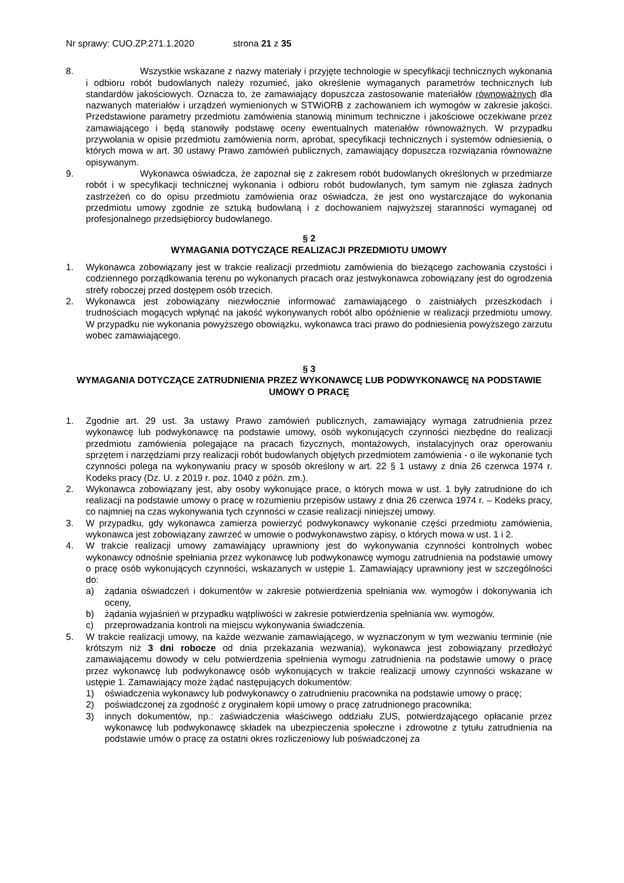Nr sprawy: CUO.ZP.271.1.2020 strona 21 z 35
8. Wszystkie wskazane z nazwy materiały i przyjęte technologie w specyfikacji technicznych wykonania i odbioru robót budowlanych należy rozumieć, jako określenie wymaganych parametrów technicznych lub standardów jakościowych. Oznacza to, że zamawiający dopuszcza zastosowanie materiałów równoważnych dla nazwanych materiałów i urządzeń wymienionych w STWiORB z zachowaniem ich wymogów w zakresie jakości. Przedstawione parametry przedmiotu zamówienia stanowią minimum techniczne i jakościowe oczekiwane przez zamawiającego i będą stanowiły podstawę oceny ewentualnych materiałów równoważnych. W przypadku przywołania w opisie przedmiotu zamówienia norm, aprobat, specyfikacji technicznych i systemów odniesienia, o których mowa w art. 30 ustawy Prawo zamówień publicznych, zamawiający dopuszcza rozwiązania równoważne opisywanym.
9. Wykonawca oświadcza, że zapoznał się z zakresem robót budowlanych określonych w przedmiarze robót i w specyfikacji technicznej wykonania i odbioru robót budowlanych, tym samym nie zgłasza żadnych zastrzeżeń co do opisu przedmiotu zamówienia oraz oświadcza, że jest ono wystarczające do wykonania przedmiotu umowy zgodnie ze sztuką budowlaną i z dochowaniem najwyższej staranności wymaganej od profesjonalnego przedsiębiorcy budowlanego.
§ 2
WYMAGANIA DOTYCZĄCE REALIZACJI PRZEDMIOTU UMOWY
1. Wykonawca zobowiązany jest w trakcie realizacji przedmiotu zamówienia do bieżącego zachowania czystości i codziennego porządkowania terenu po wykonanych pracach oraz jestwykonawca zobowiązany jest do ogrodzenia strefy roboczej przed dostępem osób trzecich.
2. Wykonawca jest zobowiązany niezwłocznie informować zamawiającego o zaistniałych przeszkodach i trudnościach mogących wpłynąć na jakość wykonywanych robót albo opóźnienie w realizacji przedmiotu umowy. W przypadku nie wykonania powyższego obowiązku, wykonawca traci prawo do podniesienia powyższego zarzutu wobec zamawiającego.
§ 3
WYMAGANIA DOTYCZĄCE ZATRUDNIENIA PRZEZ WYKONAWCĘ LUB PODWYKONAWCĘ NA PODSTAWIE UMOWY O PRACĘ
1. Zgodnie art. 29 ust. 3a ustawy Prawo zamówień publicznych, zamawiający wymaga zatrudnienia przez wykonawcę lub podwykonawcę na podstawie umowy, osób wykonujących czynności niezbędne do realizacji przedmiotu zamówienia polegające na pracach fizycznych, montażowych, instalacyjnych oraz operowaniu sprzętem i narzędziami przy realizacji robót budowlanych objętych przedmiotem zamówienia - o ile wykonanie tych czynności polega na wykonywaniu pracy w sposób określony w art. 22 § 1 ustawy z dnia 26 czerwca 1974 r. Kodeks pracy (Dz. U. z 2019 r. poz. 1040 z późn. zm.).
2. Wykonawca zobowiązany jest, aby osoby wykonujące prace, o których mowa w ust. 1 były zatrudnione do ich realizacji na podstawie umowy o pracę w rozumieniu przepisów ustawy z dnia 26 czerwca 1974 r. – Kodeks pracy, co najmniej na czas wykonywania tych czynności w czasie realizacji niniejszej umowy.
3. W przypadku, gdy wykonawca zamierza powierzyć podwykonawcy wykonanie części przedmiotu zamówienia, wykonawca jest zobowiązany zawrzeć w umowie o podwykonawstwo zapisy, o których mowa w ust. 1 i 2.
4. W trakcie realizacji umowy zamawiający uprawniony jest do wykonywania czynności kontrolnych wobec wykonawcy odnośnie spełniania przez wykonawcę lub podwykonawcę wymogu zatrudnienia na podstawie umowy o pracę osób wykonujących czynności, wskazanych w ustępie 1. Zamawiający uprawniony jest w szczególności do:
a) żądania oświadczeń i dokumentów w zakresie potwierdzenia spełniania ww. wymogów i dokonywania ich oceny,
b) żądania wyjaśnień w przypadku wątpliwości w zakresie potwierdzenia spełniania ww. wymogów,
c) przeprowadzania kontroli na miejscu wykonywania świadczenia.
5. W trakcie realizacji umowy, na każde wezwanie zamawiającego, w wyznaczonym w tym wezwaniu terminie (nie krótszym niż 3 dni robocze od dnia przekazania wezwania), wykonawca jest zobowiązany przedłożyć zamawiającemu dowody w celu potwierdzenia spełnienia wymogu zatrudnienia na podstawie umowy o pracę przez wykonawcę lub podwykonawcę osób wykonujących w trakcie realizacji umowy czynności wskazane w ustępie 1. Zamawiający może żądać następujących dokumentów:
1) oświadczenia wykonawcy lub podwykonawcy o zatrudnieniu pracownika na podstawie umowy o pracę;
2) poświadczonej za zgodność z oryginałem kopii umowy o pracę zatrudnionego pracownika;
3) innych dokumentów, np.: zaświadczenia właściwego oddziału ZUS, potwierdzającego opłacanie przez wykonawcę lub podwykonawcę składek na ubezpieczenia społeczne i zdrowotne z tytułu zatrudnienia na podstawie umów o pracę za ostatni okres rozliczeniowy lub poświadczonej za